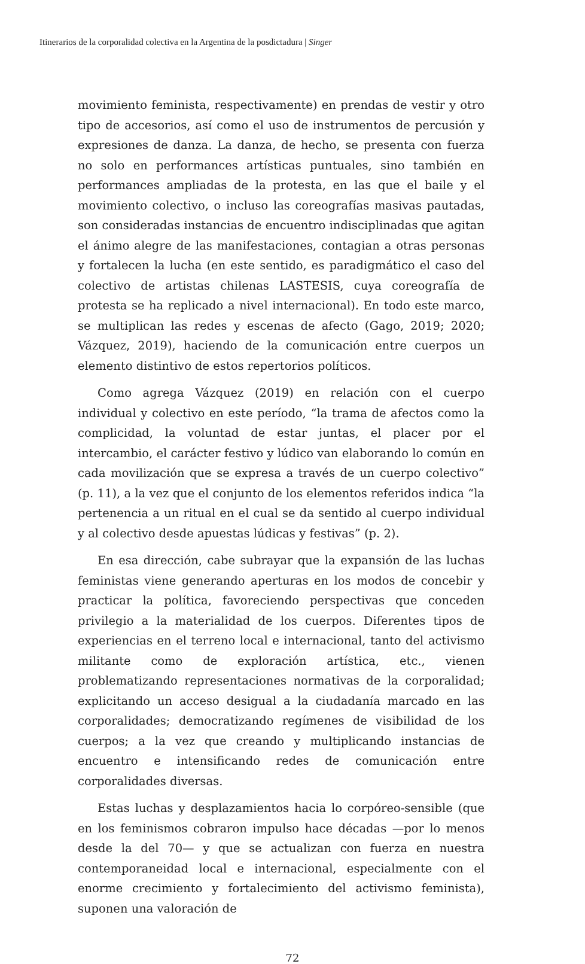Itinerarios de la corporalidad colectiva en la Argentina de la posdictadura | Singer
movimiento feminista, respectivamente) en prendas de vestir y otro tipo de accesorios, así como el uso de instrumentos de percusión y expresiones de danza. La danza, de hecho, se presenta con fuerza no solo en performances artísticas puntuales, sino también en performances ampliadas de la protesta, en las que el baile y el movimiento colectivo, o incluso las coreografías masivas pautadas, son consideradas instancias de encuentro indisciplinadas que agitan el ánimo alegre de las manifestaciones, contagian a otras personas y fortalecen la lucha (en este sentido, es paradigmático el caso del colectivo de artistas chilenas LASTESIS, cuya coreografía de protesta se ha replicado a nivel internacional). En todo este marco, se multiplican las redes y escenas de afecto (Gago, 2019; 2020; Vázquez, 2019), haciendo de la comunicación entre cuerpos un elemento distintivo de estos repertorios políticos.
Como agrega Vázquez (2019) en relación con el cuerpo individual y colectivo en este período, “la trama de afectos como la complicidad, la voluntad de estar juntas, el placer por el intercambio, el carácter festivo y lúdico van elaborando lo común en cada movilización que se expresa a través de un cuerpo colectivo” (p. 11), a la vez que el conjunto de los elementos referidos indica “la pertenencia a un ritual en el cual se da sentido al cuerpo individual y al colectivo desde apuestas lúdicas y festivas” (p. 2).
En esa dirección, cabe subrayar que la expansión de las luchas feministas viene generando aperturas en los modos de concebir y practicar la política, favoreciendo perspectivas que conceden privilegio a la materialidad de los cuerpos. Diferentes tipos de experiencias en el terreno local e internacional, tanto del activismo militante como de exploración artística, etc., vienen problematizando representaciones normativas de la corporalidad; explicitando un acceso desigual a la ciudadanía marcado en las corporalidades; democratizando regímenes de visibilidad de los cuerpos; a la vez que creando y multiplicando instancias de encuentro e intensificando redes de comunicación entre corporalidades diversas.
Estas luchas y desplazamientos hacia lo corpóreo-sensible (que en los feminismos cobraron impulso hace décadas —por lo menos desde la del 70— y que se actualizan con fuerza en nuestra contemporaneidad local e internacional, especialmente con el enorme crecimiento y fortalecimiento del activismo feminista), suponen una valoración de
72